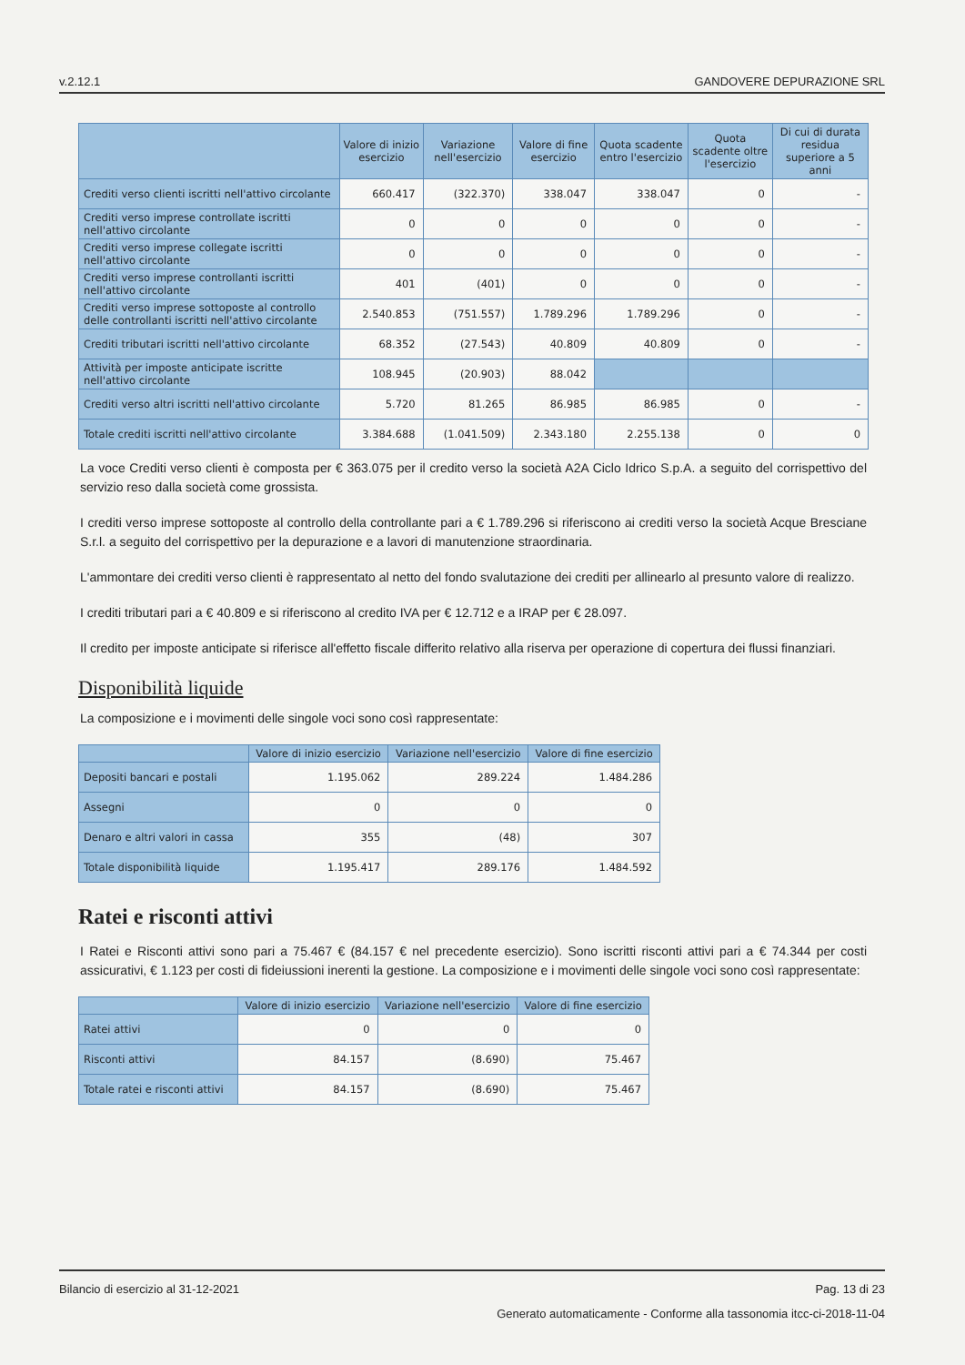v.2.12.1 GANDOVERE DEPURAZIONE SRL
| | Valore di inizio esercizio | Variazione nell'esercizio | Valore di fine esercizio | Quota scadente entro l'esercizio | Quota scadente oltre l'esercizio | Di cui di durata residua superiore a 5 anni |
| --- | --- | --- | --- | --- | --- | --- |
| Crediti verso clienti iscritti nell'attivo circolante | 660.417 | (322.370) | 338.047 | 338.047 | 0 | - |
| Crediti verso imprese controllate iscritti nell'attivo circolante | 0 | 0 | 0 | 0 | 0 | - |
| Crediti verso imprese collegate iscritti nell'attivo circolante | 0 | 0 | 0 | 0 | 0 | - |
| Crediti verso imprese controllanti iscritti nell'attivo circolante | 401 | (401) | 0 | 0 | 0 | - |
| Crediti verso imprese sottoposte al controllo delle controllanti iscritti nell'attivo circolante | 2.540.853 | (751.557) | 1.789.296 | 1.789.296 | 0 | - |
| Crediti tributari iscritti nell'attivo circolante | 68.352 | (27.543) | 40.809 | 40.809 | 0 | - |
| Attività per imposte anticipate iscritte nell'attivo circolante | 108.945 | (20.903) | 88.042 | | | |
| Crediti verso altri iscritti nell'attivo circolante | 5.720 | 81.265 | 86.985 | 86.985 | 0 | - |
| Totale crediti iscritti nell'attivo circolante | 3.384.688 | (1.041.509) | 2.343.180 | 2.255.138 | 0 | 0 |
La voce Crediti verso clienti è composta per € 363.075 per il credito verso la società A2A Ciclo Idrico S.p.A. a seguito del corrispettivo del servizio reso dalla società come grossista.
I crediti verso imprese sottoposte al controllo della controllante pari a € 1.789.296 si riferiscono ai crediti verso la società Acque Bresciane S.r.l. a seguito del corrispettivo per la depurazione e a lavori di manutenzione straordinaria.
L'ammontare dei crediti verso clienti è rappresentato al netto del fondo svalutazione dei crediti per allinearlo al presunto valore di realizzo.
I crediti tributari pari a € 40.809 e si riferiscono al credito IVA per € 12.712 e a IRAP per € 28.097.
Il credito per imposte anticipate si riferisce all'effetto fiscale differito relativo alla riserva per operazione di copertura dei flussi finanziari.
Disponibilità liquide
La composizione e i movimenti delle singole voci sono così rappresentate:
| | Valore di inizio esercizio | Variazione nell'esercizio | Valore di fine esercizio |
| --- | --- | --- | --- |
| Depositi bancari e postali | 1.195.062 | 289.224 | 1.484.286 |
| Assegni | 0 | 0 | 0 |
| Denaro e altri valori in cassa | 355 | (48) | 307 |
| Totale disponibilità liquide | 1.195.417 | 289.176 | 1.484.592 |
Ratei e risconti attivi
I Ratei e Risconti attivi sono pari a 75.467 € (84.157 € nel precedente esercizio). Sono iscritti risconti attivi pari a € 74.344 per costi assicurativi, € 1.123 per costi di fideiussioni inerenti la gestione. La composizione e i movimenti delle singole voci sono così rappresentate:
| | Valore di inizio esercizio | Variazione nell'esercizio | Valore di fine esercizio |
| --- | --- | --- | --- |
| Ratei attivi | 0 | 0 | 0 |
| Risconti attivi | 84.157 | (8.690) | 75.467 |
| Totale ratei e risconti attivi | 84.157 | (8.690) | 75.467 |
Bilancio di esercizio al 31-12-2021 Pag. 13 di 23
Generato automaticamente - Conforme alla tassonomia itcc-ci-2018-11-04